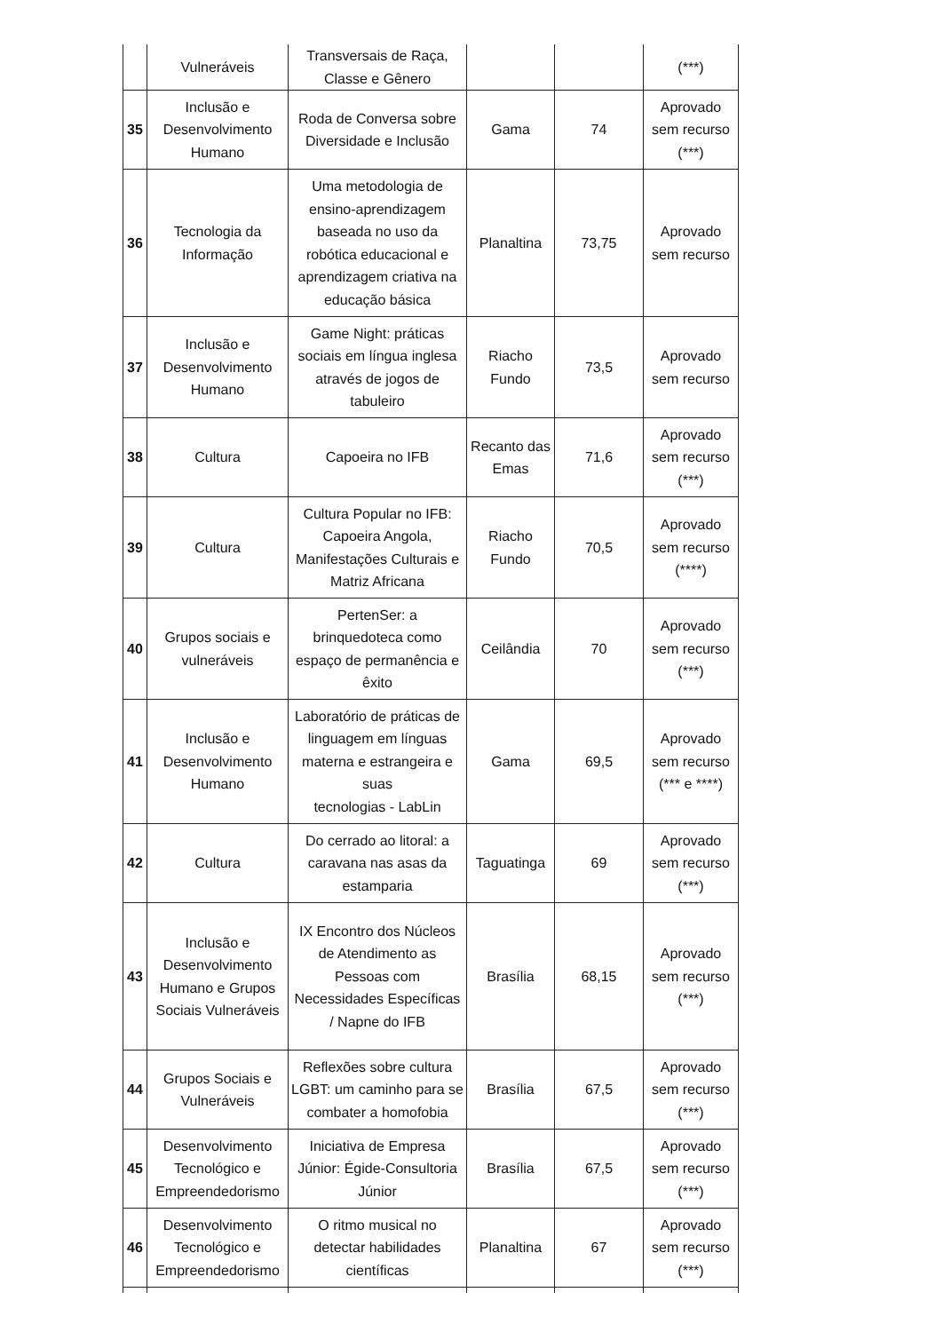| | Vulneráveis | Transversais de Raça, Classe e Gênero | | | (***) |
| 35 | Inclusão e Desenvolvimento Humano | Roda de Conversa sobre Diversidade e Inclusão | Gama | 74 | Aprovado sem recurso (***) |
| 36 | Tecnologia da Informação | Uma metodologia de ensino-aprendizagem baseada no uso da robótica educacional e aprendizagem criativa na educação básica | Planaltina | 73,75 | Aprovado sem recurso |
| 37 | Inclusão e Desenvolvimento Humano | Game Night: práticas sociais em língua inglesa através de jogos de tabuleiro | Riacho Fundo | 73,5 | Aprovado sem recurso |
| 38 | Cultura | Capoeira no IFB | Recanto das Emas | 71,6 | Aprovado sem recurso (***) |
| 39 | Cultura | Cultura Popular no IFB: Capoeira Angola, Manifestações Culturais e Matriz Africana | Riacho Fundo | 70,5 | Aprovado sem recurso (****) |
| 40 | Grupos sociais e vulneráveis | PertenSer: a brinquedoteca como espaço de permanência e êxito | Ceilândia | 70 | Aprovado sem recurso (***) |
| 41 | Inclusão e Desenvolvimento Humano | Laboratório de práticas de linguagem em línguas materna e estrangeira e suas tecnologias - LabLin | Gama | 69,5 | Aprovado sem recurso (*** e ****) |
| 42 | Cultura | Do cerrado ao litoral: a caravana nas asas da estamparia | Taguatinga | 69 | Aprovado sem recurso (***) |
| 43 | Inclusão e Desenvolvimento Humano e Grupos Sociais Vulneráveis | IX Encontro dos Núcleos de Atendimento as Pessoas com Necessidades Específicas / Napne do IFB | Brasília | 68,15 | Aprovado sem recurso (***) |
| 44 | Grupos Sociais e Vulneráveis | Reflexões sobre cultura LGBT: um caminho para se combater a homofobia | Brasília | 67,5 | Aprovado sem recurso (***) |
| 45 | Desenvolvimento Tecnológico e Empreendedorismo | Iniciativa de Empresa Júnior: Égide-Consultoria Júnior | Brasília | 67,5 | Aprovado sem recurso (***) |
| 46 | Desenvolvimento Tecnológico e Empreendedorismo | O ritmo musical no detectar habilidades científicas | Planaltina | 67 | Aprovado sem recurso (***) |